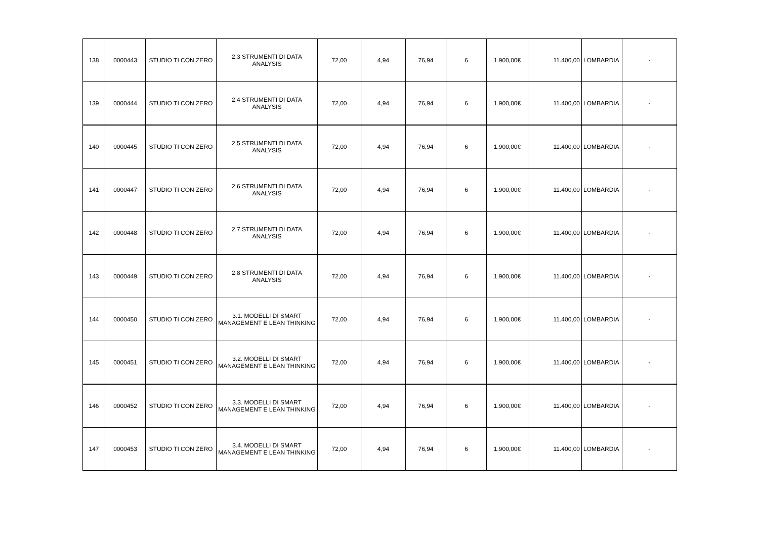| 138 | 0000443 | STUDIO TI CON ZERO | 2.3 STRUMENTI DI DATA ANALYSIS | 72,00 | 4,94 | 76,94 | 6 | 1.900,00€ | 11.400,00 | LOMBARDIA | - |
| 139 | 0000444 | STUDIO TI CON ZERO | 2.4 STRUMENTI DI DATA ANALYSIS | 72,00 | 4,94 | 76,94 | 6 | 1.900,00€ | 11.400,00 | LOMBARDIA | - |
| 140 | 0000445 | STUDIO TI CON ZERO | 2.5 STRUMENTI DI DATA ANALYSIS | 72,00 | 4,94 | 76,94 | 6 | 1.900,00€ | 11.400,00 | LOMBARDIA | - |
| 141 | 0000447 | STUDIO TI CON ZERO | 2.6 STRUMENTI DI DATA ANALYSIS | 72,00 | 4,94 | 76,94 | 6 | 1.900,00€ | 11.400,00 | LOMBARDIA | - |
| 142 | 0000448 | STUDIO TI CON ZERO | 2.7 STRUMENTI DI DATA ANALYSIS | 72,00 | 4,94 | 76,94 | 6 | 1.900,00€ | 11.400,00 | LOMBARDIA | - |
| 143 | 0000449 | STUDIO TI CON ZERO | 2.8 STRUMENTI DI DATA ANALYSIS | 72,00 | 4,94 | 76,94 | 6 | 1.900,00€ | 11.400,00 | LOMBARDIA | - |
| 144 | 0000450 | STUDIO TI CON ZERO | 3.1. MODELLI DI SMART MANAGEMENT E LEAN THINKING | 72,00 | 4,94 | 76,94 | 6 | 1.900,00€ | 11.400,00 | LOMBARDIA | - |
| 145 | 0000451 | STUDIO TI CON ZERO | 3.2. MODELLI DI SMART MANAGEMENT E LEAN THINKING | 72,00 | 4,94 | 76,94 | 6 | 1.900,00€ | 11.400,00 | LOMBARDIA | - |
| 146 | 0000452 | STUDIO TI CON ZERO | 3.3. MODELLI DI SMART MANAGEMENT E LEAN THINKING | 72,00 | 4,94 | 76,94 | 6 | 1.900,00€ | 11.400,00 | LOMBARDIA | - |
| 147 | 0000453 | STUDIO TI CON ZERO | 3.4. MODELLI DI SMART MANAGEMENT E LEAN THINKING | 72,00 | 4,94 | 76,94 | 6 | 1.900,00€ | 11.400,00 | LOMBARDIA | - |